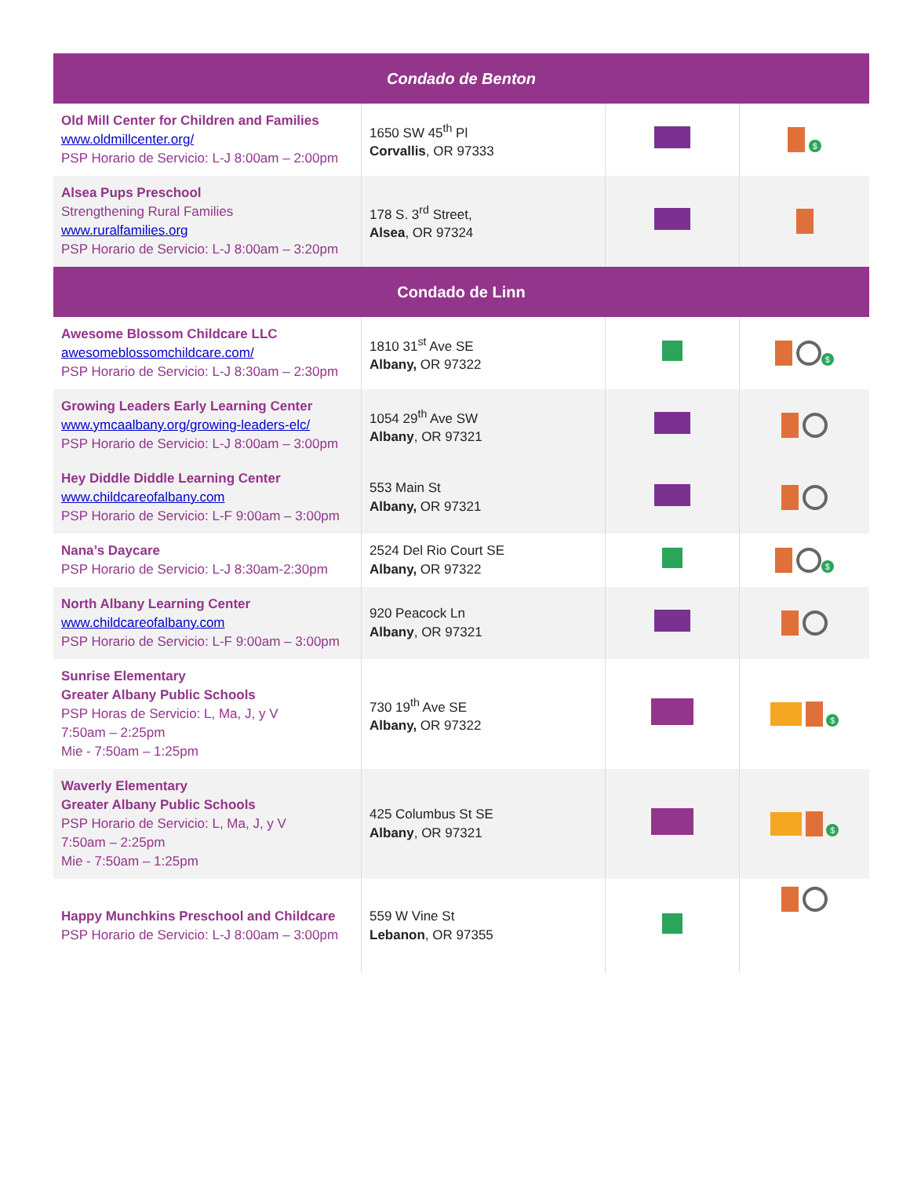| Condado de Benton | | | |
| --- | --- | --- | --- |
| Old Mill Center for Children and Families www.oldmillcenter.org/ PSP Horario de Servicio: L-J 8:00am – 2:00pm | 1650 SW 45<sup>th</sup> Pl Corvallis , OR 97333 | | $ |
| Alsea Pups Preschool Strengthening Rural Families www.ruralfamilies.org PSP Horario de Servicio: L-J 8:00am – 3:20pm | 178 S. 3<sup>rd</sup> Street, Alsea , OR 97324 | | |
| Condado de Linn | | | |
| Awesome Blossom Childcare LLC awesomeblossomchildcare.com/ PSP Horario de Servicio: L-J 8:30am – 2:30pm | 1810 31<sup>st</sup> Ave SE Albany, OR 97322 | | $ |
| Growing Leaders Early Learning Center www.ymcaalbany.org/growing-leaders-elc/ PSP Horario de Servicio: L-J 8:00am – 3:00pm | 1054 29<sup>th</sup> Ave SW Albany , OR 97321 | | |
| Hey Diddle Diddle Learning Center www.childcareofalbany.com PSP Horario de Servicio: L-F 9:00am – 3:00pm | 553 Main St Albany, OR 97321 | | |
| Nana’s Daycare PSP Horario de Servicio: L-J 8:30am-2:30pm | 2524 Del Rio Court SE Albany, OR 97322 | | $ |
| North Albany Learning Center www.childcareofalbany.com PSP Horario de Servicio: L-F 9:00am – 3:00pm | 920 Peacock Ln Albany , OR 97321 | | |
| Sunrise Elementary Greater Albany Public Schools PSP Horas de Servicio: L, Ma, J, y V 7:50am – 2:25pm Mie - 7:50am – 1:25pm | 730 19<sup>th</sup> Ave SE Albany, OR 97322 | | $ |
| Waverly Elementary Greater Albany Public Schools PSP Horario de Servicio: L, Ma, J, y V 7:50am – 2:25pm Mie - 7:50am – 1:25pm | 425 Columbus St SE Albany , OR 97321 | | $ |
| Happy Munchkins Preschool and Childcare PSP Horario de Servicio: L-J 8:00am – 3:00pm | 559 W Vine St Lebanon , OR 97355 | | |